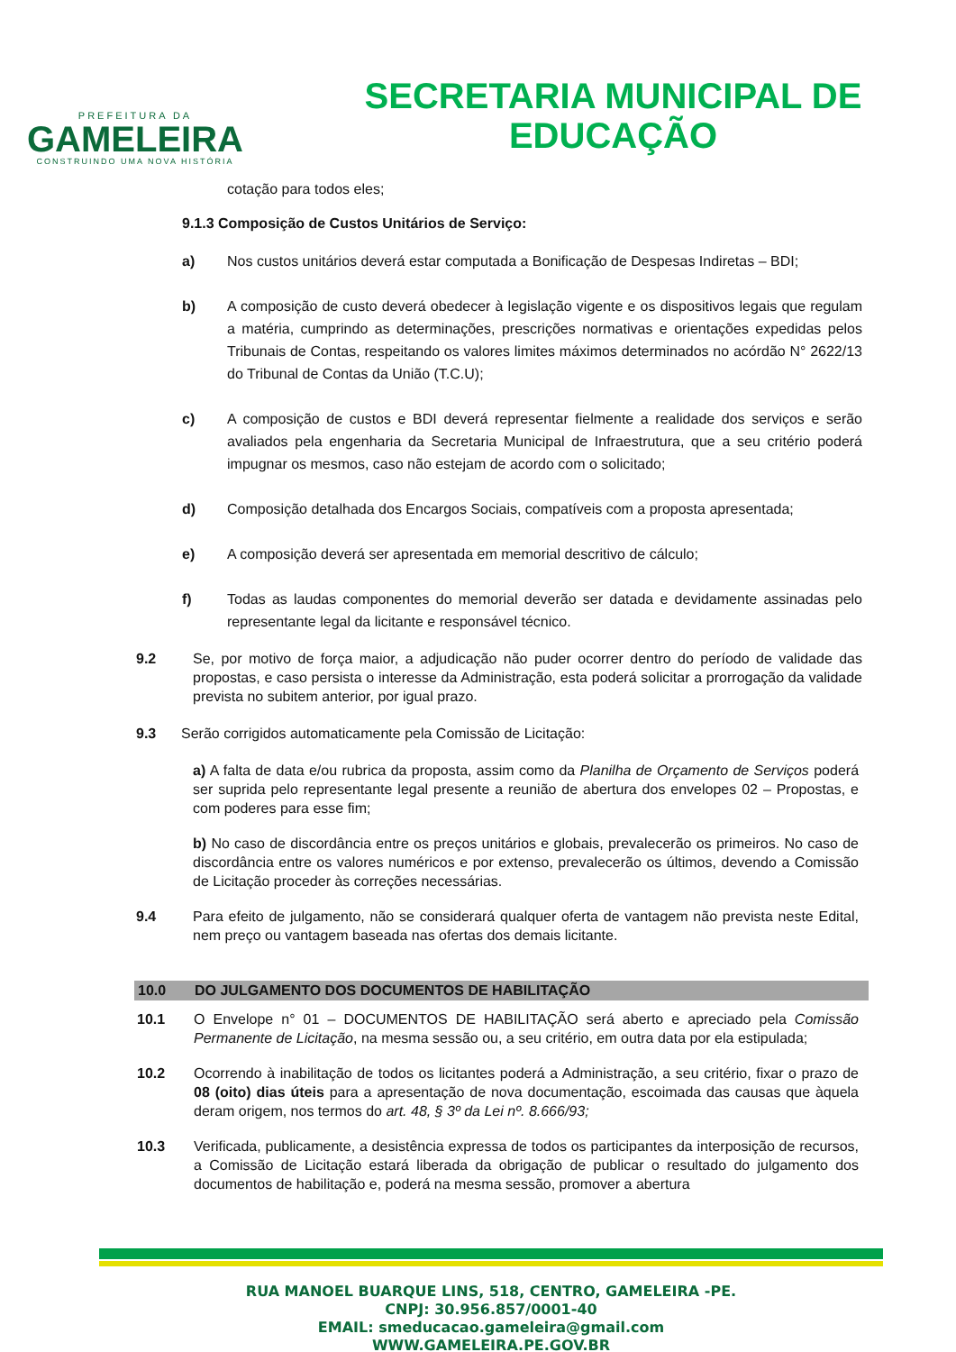PREFEITURA DA
GAMELEIRA
CONSTRUINDO UMA NOVA HISTÓRIA
SECRETARIA MUNICIPAL DE
EDUCAÇÃO
cotação para todos eles;
9.1.3 Composição de Custos Unitários de Serviço:
a) Nos custos unitários deverá estar computada a Bonificação de Despesas Indiretas – BDI;
b) A composição de custo deverá obedecer à legislação vigente e os dispositivos legais que regulam a matéria, cumprindo as determinações, prescrições normativas e orientações expedidas pelos Tribunais de Contas, respeitando os valores limites máximos determinados no acórdão N° 2622/13 do Tribunal de Contas da União (T.C.U);
c) A composição de custos e BDI deverá representar fielmente a realidade dos serviços e serão avaliados pela engenharia da Secretaria Municipal de Infraestrutura, que a seu critério poderá impugnar os mesmos, caso não estejam de acordo com o solicitado;
d) Composição detalhada dos Encargos Sociais, compatíveis com a proposta apresentada;
e) A composição deverá ser apresentada em memorial descritivo de cálculo;
f) Todas as laudas componentes do memorial deverão ser datada e devidamente assinadas pelo representante legal da licitante e responsável técnico.
9.2 Se, por motivo de força maior, a adjudicação não puder ocorrer dentro do período de validade das propostas, e caso persista o interesse da Administração, esta poderá solicitar a prorrogação da validade prevista no subitem anterior, por igual prazo.
9.3 Serão corrigidos automaticamente pela Comissão de Licitação:
a) A falta de data e/ou rubrica da proposta, assim como da Planilha de Orçamento de Serviços poderá ser suprida pelo representante legal presente a reunião de abertura dos envelopes 02 – Propostas, e com poderes para esse fim;
b) No caso de discordância entre os preços unitários e globais, prevalecerão os primeiros. No caso de discordância entre os valores numéricos e por extenso, prevalecerão os últimos, devendo a Comissão de Licitação proceder às correções necessárias.
9.4 Para efeito de julgamento, não se considerará qualquer oferta de vantagem não prevista neste Edital, nem preço ou vantagem baseada nas ofertas dos demais licitante.
10.0 DO JULGAMENTO DOS DOCUMENTOS DE HABILITAÇÃO
10.1 O Envelope n° 01 – DOCUMENTOS DE HABILITAÇÃO será aberto e apreciado pela Comissão Permanente de Licitação, na mesma sessão ou, a seu critério, em outra data por ela estipulada;
10.2 Ocorrendo à inabilitação de todos os licitantes poderá a Administração, a seu critério, fixar o prazo de 08 (oito) dias úteis para a apresentação de nova documentação, escoimada das causas que àquela deram origem, nos termos do art. 48, § 3º da Lei nº. 8.666/93;
10.3 Verificada, publicamente, a desistência expressa de todos os participantes da interposição de recursos, a Comissão de Licitação estará liberada da obrigação de publicar o resultado do julgamento dos documentos de habilitação e, poderá na mesma sessão, promover a abertura
RUA MANOEL BUARQUE LINS, 518, CENTRO, GAMELEIRA -PE.
CNPJ: 30.956.857/0001-40
EMAIL: smeducacao.gameleira@gmail.com
WWW.GAMELEIRA.PE.GOV.BR